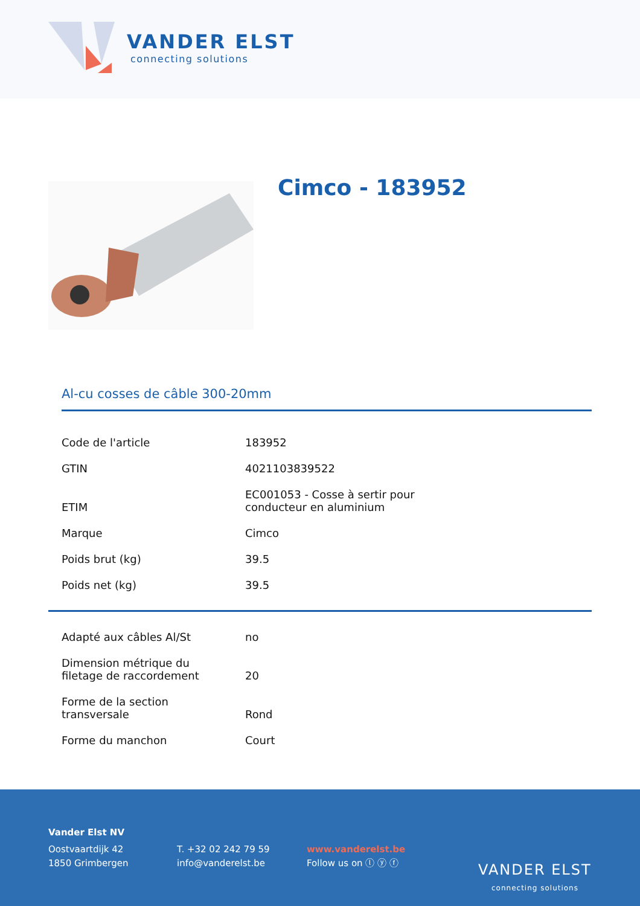VANDER ELST
connecting solutions
Cimco - 183952
Al-cu cosses de câble 300-20mm
| Code de l'article | 183952 |
| GTIN | 4021103839522 |
| ETIM | EC001053 - Cosse à sertir pour conducteur en aluminium |
| Marque | Cimco |
| Poids brut (kg) | 39.5 |
| Poids net (kg) | 39.5 |
| Adapté aux câbles Al/St | no |
| Dimension métrique du filetage de raccordement | 20 |
| Forme de la section transversale | Rond |
| Forme du manchon | Court |
Vander Elst NV
Oostvaartdijk 42
1850 Grimbergen
T. +32 02 242 79 59
info@vanderelst.be
www.vanderelst.be
Follow us on ⓛ ⓨ ⓕ
VANDER ELST
connecting solutions